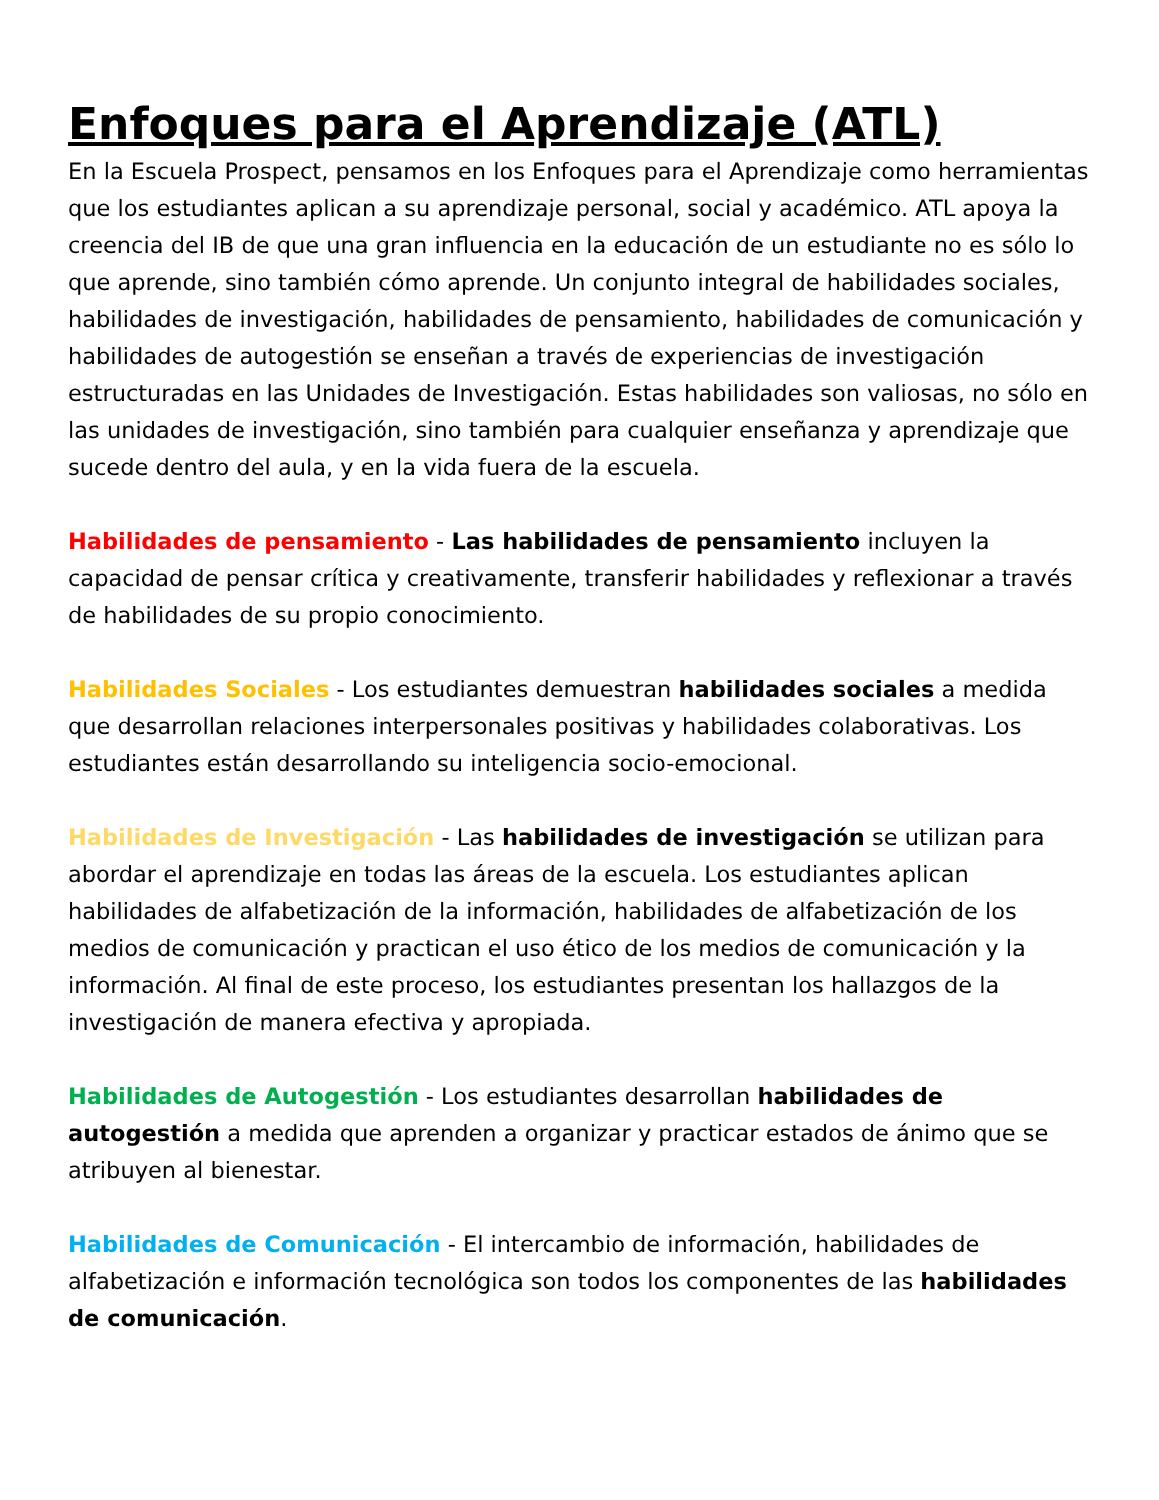Enfoques para el Aprendizaje (ATL)
En la Escuela Prospect, pensamos en los Enfoques para el Aprendizaje como herramientas que los estudiantes aplican a su aprendizaje personal, social y académico. ATL apoya la creencia del IB de que una gran influencia en la educación de un estudiante no es sólo lo que aprende, sino también cómo aprende. Un conjunto integral de habilidades sociales, habilidades de investigación, habilidades de pensamiento, habilidades de comunicación y habilidades de autogestión se enseñan a través de experiencias de investigación estructuradas en las Unidades de Investigación. Estas habilidades son valiosas, no sólo en las unidades de investigación, sino también para cualquier enseñanza y aprendizaje que sucede dentro del aula, y en la vida fuera de la escuela.
Habilidades de pensamiento - Las habilidades de pensamiento incluyen la capacidad de pensar crítica y creativamente, transferir habilidades y reflexionar a través de habilidades de su propio conocimiento.
Habilidades Sociales - Los estudiantes demuestran habilidades sociales a medida que desarrollan relaciones interpersonales positivas y habilidades colaborativas. Los estudiantes están desarrollando su inteligencia socio-emocional.
Habilidades de Investigación - Las habilidades de investigación se utilizan para abordar el aprendizaje en todas las áreas de la escuela. Los estudiantes aplican habilidades de alfabetización de la información, habilidades de alfabetización de los medios de comunicación y practican el uso ético de los medios de comunicación y la información. Al final de este proceso, los estudiantes presentan los hallazgos de la investigación de manera efectiva y apropiada.
Habilidades de Autogestión - Los estudiantes desarrollan habilidades de autogestión a medida que aprenden a organizar y practicar estados de ánimo que se atribuyen al bienestar.
Habilidades de Comunicación - El intercambio de información, habilidades de alfabetización e información tecnológica son todos los componentes de las habilidades de comunicación.